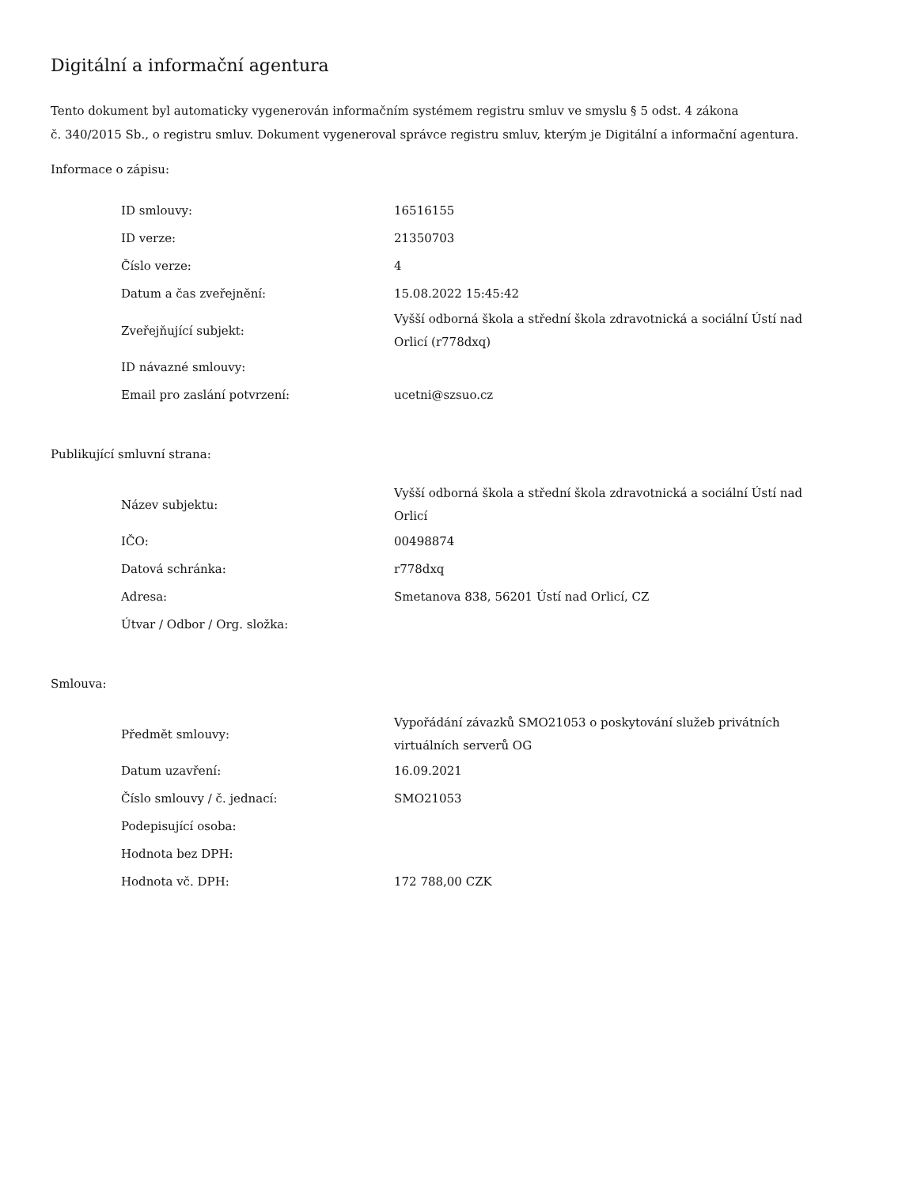Digitální a informační agentura
Tento dokument byl automaticky vygenerován informačním systémem registru smluv ve smyslu § 5 odst. 4 zákona
č. 340/2015 Sb., o registru smluv. Dokument vygeneroval správce registru smluv, kterým je Digitální a informační agentura.
Informace o zápisu:
| ID smlouvy: | 16516155 |
| ID verze: | 21350703 |
| Číslo verze: | 4 |
| Datum a čas zveřejnění: | 15.08.2022 15:45:42 |
| Zveřejňující subjekt: | Vyšší odborná škola a střední škola zdravotnická a sociální Ústí nad Orlicí (r778dxq) |
| ID návazné smlouvy: | |
| Email pro zaslání potvrzení: | ucetni@szsuo.cz |
Publikující smluvní strana:
| Název subjektu: | Vyšší odborná škola a střední škola zdravotnická a sociální Ústí nad Orlicí |
| IČO: | 00498874 |
| Datová schránka: | r778dxq |
| Adresa: | Smetanova 838, 56201 Ústí nad Orlicí, CZ |
| Útvar / Odbor / Org. složka: | |
Smlouva:
| Předmět smlouvy: | Vypořádání závazků SMO21053 o poskytování služeb privátních virtuálních serverů OG |
| Datum uzavření: | 16.09.2021 |
| Číslo smlouvy / č. jednací: | SMO21053 |
| Podepisující osoba: | |
| Hodnota bez DPH: | |
| Hodnota vč. DPH: | 172 788,00 CZK |